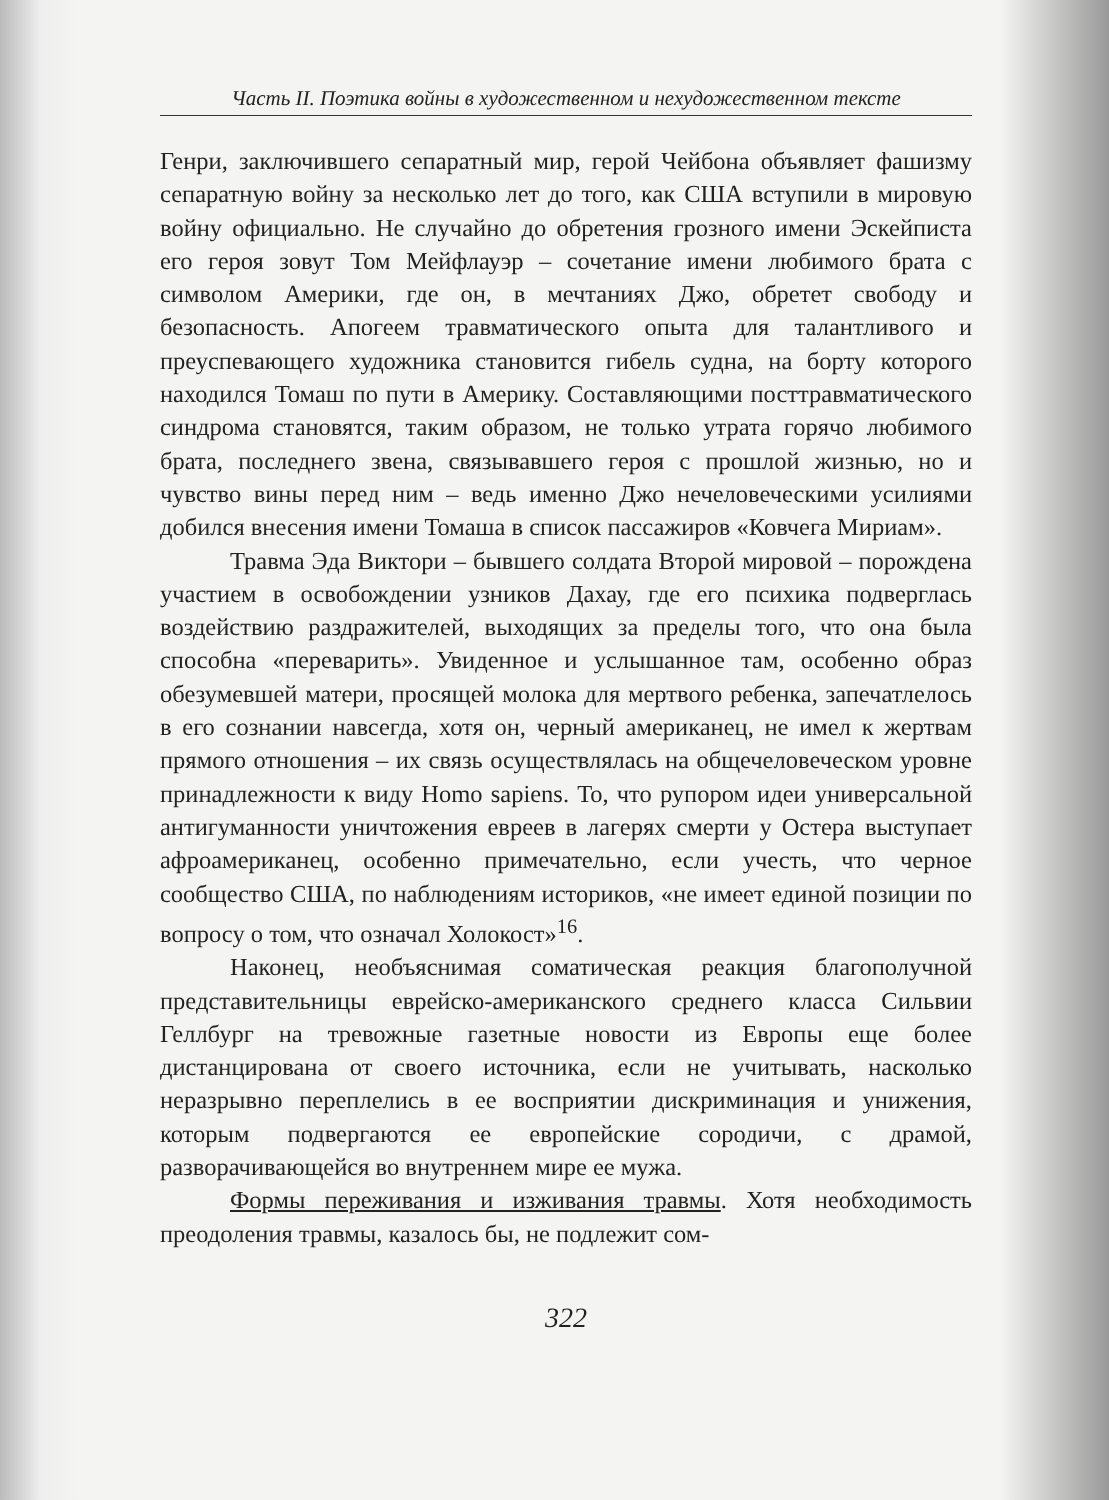Часть II. Поэтика войны в художественном и нехудожественном тексте
Генри, заключившего сепаратный мир, герой Чейбона объявляет фашизму сепаратную войну за несколько лет до того, как США вступили в мировую войну официально. Не случайно до обретения грозного имени Эскейписта его героя зовут Том Мейфлауэр – сочетание имени любимого брата с символом Америки, где он, в мечтаниях Джо, обретет свободу и безопасность. Апогеем травматического опыта для талантливого и преуспевающего художника становится гибель судна, на борту которого находился Томаш по пути в Америку. Составляющими посттравматического синдрома становятся, таким образом, не только утрата горячо любимого брата, последнего звена, связывавшего героя с прошлой жизнью, но и чувство вины перед ним – ведь именно Джо нечеловеческими усилиями добился внесения имени Томаша в список пассажиров «Ковчега Мириам».
Травма Эда Виктори – бывшего солдата Второй мировой – порождена участием в освобождении узников Дахау, где его психика подверглась воздействию раздражителей, выходящих за пределы того, что она была способна «переварить». Увиденное и услышанное там, особенно образ обезумевшей матери, просящей молока для мертвого ребенка, запечатлелось в его сознании навсегда, хотя он, черный американец, не имел к жертвам прямого отношения – их связь осуществлялась на общечеловеческом уровне принадлежности к виду Homo sapiens. То, что рупором идеи универсальной антигуманности уничтожения евреев в лагерях смерти у Остера выступает афроамериканец, особенно примечательно, если учесть, что черное сообщество США, по наблюдениям историков, «не имеет единой позиции по вопросу о том, что означал Холокост»<sup>16</sup>.
Наконец, необъяснимая соматическая реакция благополучной представительницы еврейско-американского среднего класса Сильвии Геллбург на тревожные газетные новости из Европы еще более дистанцирована от своего источника, если не учитывать, насколько неразрывно переплелись в ее восприятии дискриминация и унижения, которым подвергаются ее европейские сородичи, с драмой, разворачивающейся во внутреннем мире ее мужа.
Формы переживания и изживания травмы. Хотя необходимость преодоления травмы, казалось бы, не подлежит сом-
322